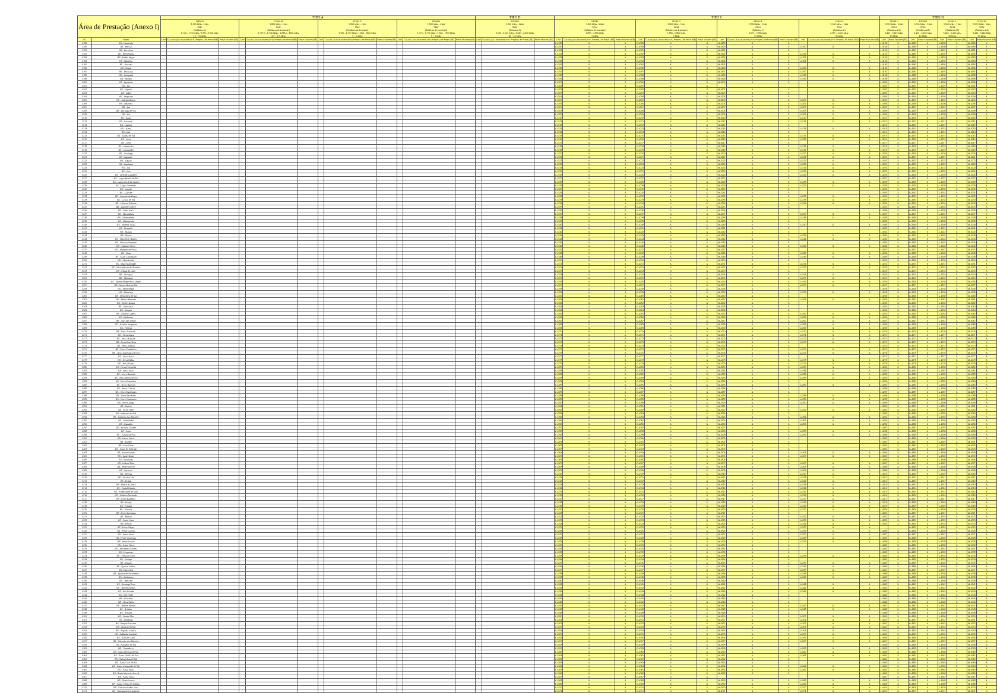| Área de Prestação (Anexo I) | | TIPO A | | | | | | | | | | | | TIPO B | | | TIPO C | | | | | | | | | | | | TIPO D | | | | | | | |
| --- | --- | --- | --- | --- | --- | --- | --- | --- | --- | --- | --- | --- | --- | --- | --- | --- | --- | --- | --- | --- | --- | --- | --- | --- | --- | --- | --- | --- | --- | --- | --- | --- | --- | --- | --- | --- |
| | | ITEM A 1.800 MHz - FDD SMP (Subfaixa E) 1.740 - 1.755 MHz / 1.835 - 1850 MHz 15 + 15 MHz | | | ITEM B 1.800 MHz - FDD SMP (Subfaixa de Extensão) 1.737,5 - 1.740 MHz / 1.832,5 - 1835 MHz 2,5 + 2,5 MHz | | | ITEM C 1.800 MHz - FDD SMP (Subfaixa de Extensão) 1.765 - 1.770 MHz / 1.860 - 1865 MHz 5 + 5 MHz | | | ITEM D 1.800 MHz - FDD SMP (Subfaixa de Extensão) 1.770 - 1.775 MHz / 1.865 - 1870 MHz 5 + 5 MHz | | | ITEM E 2.500 MHz - FDD SMP (Subfaixa P) 2.500 - 2.510 MHz / 2.620 - 2.630 MHz 10 + 10 MHz | | | ITEM F 1.900 MHz - TDD SCM (Subfaixa de Extensão) 1.885 - 1.890 MHz 5 MHz | | | ITEM G 1.900 MHz - TDD SCM (Subfaixa de Extensão) 1.890 - 1.895 MHz 5 MHz | | | ITEM H 2.500 MHz - TDD SCM (Subfaixa T) 2.570 - 2.585 MHz 15 MHz | | | ITEM I 2.500 MHz - TDD SCM (Subfaixa U) 2.585 - 2.620 MHz 35 MHz | | | ITEM J 3.500 MHz - TDD SCM (Subfaixa Z1) 3.400 - 3.410 MHz 10 MHz | | ITEM K 3.500 MHz - TDD SCM (Subfaixa Z2) 3.410 - 3.420 MHz 10 MHz | | ITEM L 3.500 MHz - TDD SCM (Subfaixa Z3) 3.420 - 3.430 MHz 10 MHz | | ITEM M 3.500 MHz - TDD SCM (Subfaixa Z4) 3.430 - 3.440 MHz 10 MHz | |
| Nº | Nome | Lote | Garantia para manutenção da Proposta de Preço (R$) | Preço Mínimo (R$) | Lote | Garantia para manutenção da Proposta de Preço (R$) | Preço Mínimo (R$) | Lote | Garantia para manutenção da Proposta de Preço (R$) | Preço Mínimo (R$) | Lote | Garantia para manutenção da Proposta de Preço (R$) | Preço Mínimo (R$) | Lote | Garantia para manutenção da Proposta de Preço (R$) | Preço Mínimo (R$) | Lote | Garantia para manutenção da Proposta de Preço (R$) | Preço Mínimo (R$) | Lote | Garantia para manutenção da Proposta de Preço (R$) | Preço Mínimo (R$) | Lote | Garantia para manutenção da Proposta de Preço (R$) | Preço Mínimo (R$) | Lote | Garantia para manutenção da Proposta de Preço (R$) | Preço Mínimo (R$) | Lote | Preço Mínimo (R$) | Lote | Preço Mínimo (R$) | Lote | Preço Mínimo (R$) | Lote | Preço Mínimo (R$) |
| 4189 | RS - Harmonia | | | | | | | | | | | | | | | | F-4189 | X | X | G-4189 | X | X | H-4189 | X | X | | | | J-4189 | X | K-4189 | X | L-4189 | X | M-4189 | X |
| 4190 | RS - Herval | | | | | | | | | | | | | | | | F-4190 | X | X | G-4190 | X | X | H-4190 | X | X | I-4190 | X | X | J-4190 | X | K-4190 | X | L-4190 | X | M-4190 | X |
| 4191 | RS - Herveiras | | | | | | | | | | | | | | | | F-4191 | X | X | G-4191 | X | X | H-4191 | X | X | | | | J-4191 | X | K-4191 | X | L-4191 | X | M-4191 | X |
| 4192 | RS - Horizontina | | | | | | | | | | | | | | | | F-4192 | X | X | G-4192 | X | X | H-4192 | X | X | I-4192 | X | X | J-4192 | X | K-4192 | X | L-4192 | X | M-4192 | X |
| 4193 | RS - Hulha Negra | | | | | | | | | | | | | | | | F-4193 | X | X | G-4193 | X | X | H-4193 | X | X | I-4193 | X | X | J-4193 | X | K-4193 | X | L-4193 | X | M-4193 | X |
| 4194 | RS - Humaitá | | | | | | | | | | | | | | | | F-4194 | X | X | G-4194 | X | X | H-4194 | X | X | I-4194 | X | X | J-4194 | X | K-4194 | X | L-4194 | X | M-4194 | X |
| 4195 | RS - Ibarama | | | | | | | | | | | | | | | | F-4195 | X | X | G-4195 | X | X | H-4195 | X | X | | | | J-4195 | X | K-4195 | X | L-4195 | X | M-4195 | X |
| 4196 | RS - Ibiaçá | | | | | | | | | | | | | | | | F-4196 | X | X | G-4196 | X | X | H-4196 | X | X | I-4196 | X | X | J-4196 | X | K-4196 | X | L-4196 | X | M-4196 | X |
| 4197 | RS - Ibiraiaras | | | | | | | | | | | | | | | | F-4197 | X | X | G-4197 | X | X | H-4197 | X | X | I-4197 | X | X | J-4197 | X | K-4197 | X | L-4197 | X | M-4197 | X |
| 4198 | RS - Ibirapuitã | | | | | | | | | | | | | | | | F-4198 | X | X | G-4198 | X | X | H-4198 | X | X | I-4198 | X | X | J-4198 | X | K-4198 | X | L-4198 | X | M-4198 | X |
| 4199 | RS - Ibirubá | | | | | | | | | | | | | | | | F-4199 | X | X | G-4199 | X | X | H-4199 | X | X | I-4199 | X | X | J-4199 | X | K-4199 | X | L-4199 | X | M-4199 | X |
| 4200 | RS - Igrejinha | | | | | | | | | | | | | | | | F-4200 | X | X | G-4200 | X | X | H-4200 | X | X | | | | J-4200 | X | K-4200 | X | L-4200 | X | M-4200 | X |
| 4201 | RS - Ijuí | | | | | | | | | | | | | | | | F-4201 | X | X | G-4201 | X | X | | | | | | | J-4201 | X | K-4201 | X | L-4201 | X | M-4201 | X |
| 4202 | RS - Ilópolis | | | | | | | | | | | | | | | | F-4202 | X | X | G-4202 | X | X | H-4202 | X | X | | | | J-4202 | X | K-4202 | X | L-4202 | X | M-4202 | X |
| 4203 | RS - Imbé | | | | | | | | | | | | | | | | F-4203 | X | X | G-4203 | X | X | H-4203 | X | X | | | | J-4203 | X | K-4203 | X | L-4203 | X | M-4203 | X |
| 4204 | RS - Imigrante | | | | | | | | | | | | | | | | F-4204 | X | X | G-4204 | X | X | H-4204 | X | X | | | | J-4204 | X | K-4204 | X | L-4204 | X | M-4204 | X |
| 4205 | RS - Independência | | | | | | | | | | | | | | | | F-4205 | X | X | G-4205 | X | X | H-4205 | X | X | I-4205 | X | X | J-4205 | X | K-4205 | X | L-4205 | X | M-4205 | X |
| 4206 | RS - Inhacorá | | | | | | | | | | | | | | | | F-4206 | X | X | G-4206 | X | X | H-4206 | X | X | I-4206 | X | X | J-4206 | X | K-4206 | X | L-4206 | X | M-4206 | X |
| 4207 | RS - Ipê | | | | | | | | | | | | | | | | F-4207 | X | X | G-4207 | X | X | H-4207 | X | X | I-4207 | X | X | J-4207 | X | K-4207 | X | L-4207 | X | M-4207 | X |
| 4208 | RS - Ipiranga do Sul | | | | | | | | | | | | | | | | F-4208 | X | X | G-4208 | X | X | H-4208 | X | X | I-4208 | X | X | J-4208 | X | K-4208 | X | L-4208 | X | M-4208 | X |
| 4209 | RS - Iraí | | | | | | | | | | | | | | | | F-4209 | X | X | G-4209 | X | X | H-4209 | X | X | I-4209 | X | X | J-4209 | X | K-4209 | X | L-4209 | X | M-4209 | X |
| 4210 | RS - Itaara | | | | | | | | | | | | | | | | F-4210 | X | X | G-4210 | X | X | H-4210 | X | X | I-4210 | X | X | J-4210 | X | K-4210 | X | L-4210 | X | M-4210 | X |
| 4211 | RS - Itacurubi | | | | | | | | | | | | | | | | F-4211 | X | X | G-4211 | X | X | H-4211 | X | X | I-4211 | X | X | J-4211 | X | K-4211 | X | L-4211 | X | M-4211 | X |
| 4212 | RS - Itapuca | | | | | | | | | | | | | | | | F-4212 | X | X | G-4212 | X | X | H-4212 | X | X | | | | J-4212 | X | K-4212 | X | L-4212 | X | M-4212 | X |
| 4213 | RS - Itaqui | | | | | | | | | | | | | | | | F-4213 | X | X | G-4213 | X | X | H-4213 | X | X | I-4213 | X | X | J-4213 | X | K-4213 | X | L-4213 | X | M-4213 | X |
| 4214 | RS - Itati | | | | | | | | | | | | | | | | F-4214 | X | X | G-4214 | X | X | H-4214 | X | X | | | | J-4214 | X | K-4214 | X | L-4214 | X | M-4214 | X |
| 4215 | RS - Itatiba do Sul | | | | | | | | | | | | | | | | F-4215 | X | X | G-4215 | X | X | H-4215 | X | X | I-4215 | X | X | J-4215 | X | K-4215 | X | L-4215 | X | M-4215 | X |
| 4216 | RS - Ivorá | | | | | | | | | | | | | | | | F-4216 | X | X | G-4216 | X | X | H-4216 | X | X | I-4216 | X | X | J-4216 | X | K-4216 | X | L-4216 | X | M-4216 | X |
| 4217 | RS - Ivoti | | | | | | | | | | | | | | | | F-4217 | X | X | G-4217 | X | X | H-4217 | X | X | | | | J-4217 | X | K-4217 | X | L-4217 | X | M-4217 | X |
| 4218 | RS - Jaboticaba | | | | | | | | | | | | | | | | F-4218 | X | X | G-4218 | X | X | H-4218 | X | X | I-4218 | X | X | J-4218 | X | K-4218 | X | L-4218 | X | M-4218 | X |
| 4219 | RS - Jacuizinho | | | | | | | | | | | | | | | | F-4219 | X | X | G-4219 | X | X | H-4219 | X | X | I-4219 | X | X | J-4219 | X | K-4219 | X | L-4219 | X | M-4219 | X |
| 4220 | RS - Jacutinga | | | | | | | | | | | | | | | | F-4220 | X | X | G-4220 | X | X | H-4220 | X | X | I-4220 | X | X | J-4220 | X | K-4220 | X | L-4220 | X | M-4220 | X |
| 4221 | RS - Jaguarão | | | | | | | | | | | | | | | | F-4221 | X | X | G-4221 | X | X | H-4221 | X | X | I-4221 | X | X | J-4221 | X | K-4221 | X | L-4221 | X | M-4221 | X |
| 4222 | RS - Jaguari | | | | | | | | | | | | | | | | F-4222 | X | X | G-4222 | X | X | H-4222 | X | X | I-4222 | X | X | J-4222 | X | K-4222 | X | L-4222 | X | M-4222 | X |
| 4223 | RS - Jaquirana | | | | | | | | | | | | | | | | F-4223 | X | X | G-4223 | X | X | H-4223 | X | X | I-4223 | X | X | J-4223 | X | K-4223 | X | L-4223 | X | M-4223 | X |
| 4224 | RS - Jari | | | | | | | | | | | | | | | | F-4224 | X | X | G-4224 | X | X | H-4224 | X | X | I-4224 | X | X | J-4224 | X | K-4224 | X | L-4224 | X | M-4224 | X |
| 4225 | RS - Jóia | | | | | | | | | | | | | | | | F-4225 | X | X | G-4225 | X | X | H-4225 | X | X | I-4225 | X | X | J-4225 | X | K-4225 | X | L-4225 | X | M-4225 | X |
| 4226 | RS - Júlio de Castilhos | | | | | | | | | | | | | | | | F-4226 | X | X | G-4226 | X | X | H-4226 | X | X | I-4226 | X | X | J-4226 | X | K-4226 | X | L-4226 | X | M-4226 | X |
| 4227 | RS - Lagoa Bonita do Sul | | | | | | | | | | | | | | | | F-4227 | X | X | G-4227 | X | X | H-4227 | X | X | | | | J-4227 | X | K-4227 | X | L-4227 | X | M-4227 | X |
| 4228 | RS - Lagoa dos Três Cantos | | | | | | | | | | | | | | | | F-4228 | X | X | G-4228 | X | X | H-4228 | X | X | I-4228 | X | X | J-4228 | X | K-4228 | X | L-4228 | X | M-4228 | X |
| 4229 | RS - Lagoa Vermelha | | | | | | | | | | | | | | | | F-4229 | X | X | G-4229 | X | X | H-4229 | X | X | I-4229 | X | X | J-4229 | X | K-4229 | X | L-4229 | X | M-4229 | X |
| 4230 | RS - Lagoão | | | | | | | | | | | | | | | | F-4230 | X | X | G-4230 | X | X | H-4230 | X | X | | | | J-4230 | X | K-4230 | X | L-4230 | X | M-4230 | X |
| 4231 | RS - Lajeado | | | | | | | | | | | | | | | | F-4231 | X | X | G-4231 | X | X | H-4231 | X | X | | | | J-4231 | X | K-4231 | X | L-4231 | X | M-4231 | X |
| 4232 | RS - Lajeado do Bugre | | | | | | | | | | | | | | | | F-4232 | X | X | G-4232 | X | X | H-4232 | X | X | I-4232 | X | X | J-4232 | X | K-4232 | X | L-4232 | X | M-4232 | X |
| 4233 | RS - Lavras do Sul | | | | | | | | | | | | | | | | F-4233 | X | X | G-4233 | X | X | H-4233 | X | X | I-4233 | X | X | J-4233 | X | K-4233 | X | L-4233 | X | M-4233 | X |
| 4234 | RS - Liberato Salzano | | | | | | | | | | | | | | | | F-4234 | X | X | G-4234 | X | X | H-4234 | X | X | I-4234 | X | X | J-4234 | X | K-4234 | X | L-4234 | X | M-4234 | X |
| 4235 | RS - Lindolfo Collor | | | | | | | | | | | | | | | | F-4235 | X | X | G-4235 | X | X | H-4235 | X | X | | | | J-4235 | X | K-4235 | X | L-4235 | X | M-4235 | X |
| 4236 | RS - Linha Nova | | | | | | | | | | | | | | | | F-4236 | X | X | G-4236 | X | X | H-4236 | X | X | | | | J-4236 | X | K-4236 | X | L-4236 | X | M-4236 | X |
| 4237 | RS - Maçambara | | | | | | | | | | | | | | | | F-4237 | X | X | G-4237 | X | X | H-4237 | X | X | I-4237 | X | X | J-4237 | X | K-4237 | X | L-4237 | X | M-4237 | X |
| 4238 | RS - Machadinho | | | | | | | | | | | | | | | | F-4238 | X | X | G-4238 | X | X | H-4238 | X | X | I-4238 | X | X | J-4238 | X | K-4238 | X | L-4238 | X | M-4238 | X |
| 4239 | RS - Mampituba | | | | | | | | | | | | | | | | F-4239 | X | X | G-4239 | X | X | H-4239 | X | X | | | | J-4239 | X | K-4239 | X | L-4239 | X | M-4239 | X |
| 4240 | RS - Manoel Viana | | | | | | | | | | | | | | | | F-4240 | X | X | G-4240 | X | X | H-4240 | X | X | I-4240 | X | X | J-4240 | X | K-4240 | X | L-4240 | X | M-4240 | X |
| 4241 | RS - Maquiné | | | | | | | | | | | | | | | | F-4241 | X | X | G-4241 | X | X | H-4241 | X | X | | | | J-4241 | X | K-4241 | X | L-4241 | X | M-4241 | X |
| 4242 | RS - Maratá | | | | | | | | | | | | | | | | F-4242 | X | X | G-4242 | X | X | H-4242 | X | X | | | | J-4242 | X | K-4242 | X | L-4242 | X | M-4242 | X |
| 4243 | RS - Marau | | | | | | | | | | | | | | | | F-4243 | X | X | G-4243 | X | X | H-4243 | X | X | I-4243 | X | X | J-4243 | X | K-4243 | X | L-4243 | X | M-4243 | X |
| 4244 | RS - Marcelino Ramos | | | | | | | | | | | | | | | | F-4244 | X | X | G-4244 | X | X | H-4244 | X | X | I-4244 | X | X | J-4244 | X | K-4244 | X | L-4244 | X | M-4244 | X |
| 4245 | RS - Mariana Pimentel | | | | | | | | | | | | | | | | F-4245 | X | X | G-4245 | X | X | H-4245 | X | X | | | | J-4245 | X | K-4245 | X | L-4245 | X | M-4245 | X |
| 4246 | RS - Mariano Moro | | | | | | | | | | | | | | | | F-4246 | X | X | G-4246 | X | X | H-4246 | X | X | I-4246 | X | X | J-4246 | X | K-4246 | X | L-4246 | X | M-4246 | X |
| 4247 | RS - Marques de Souza | | | | | | | | | | | | | | | | F-4247 | X | X | G-4247 | X | X | H-4247 | X | X | | | | J-4247 | X | K-4247 | X | L-4247 | X | M-4247 | X |
| 4248 | RS - Mata | | | | | | | | | | | | | | | | F-4248 | X | X | G-4248 | X | X | H-4248 | X | X | I-4248 | X | X | J-4248 | X | K-4248 | X | L-4248 | X | M-4248 | X |
| 4249 | RS - Mato Castelhano | | | | | | | | | | | | | | | | F-4249 | X | X | G-4249 | X | X | H-4249 | X | X | I-4249 | X | X | J-4249 | X | K-4249 | X | L-4249 | X | M-4249 | X |
| 4250 | RS - Mato Leitão | | | | | | | | | | | | | | | | F-4250 | X | X | G-4250 | X | X | H-4250 | X | X | | | | J-4250 | X | K-4250 | X | L-4250 | X | M-4250 | X |
| 4251 | RS - Mato Queimado | | | | | | | | | | | | | | | | F-4251 | X | X | G-4251 | X | X | H-4251 | X | X | I-4251 | X | X | J-4251 | X | K-4251 | X | L-4251 | X | M-4251 | X |
| 4252 | RS - Maximiliano de Almeida | | | | | | | | | | | | | | | | F-4252 | X | X | G-4252 | X | X | H-4252 | X | X | I-4252 | X | X | J-4252 | X | K-4252 | X | L-4252 | X | M-4252 | X |
| 4253 | RS - Minas do Leão | | | | | | | | | | | | | | | | F-4253 | X | X | G-4253 | X | X | H-4253 | X | X | | | | J-4253 | X | K-4253 | X | L-4253 | X | M-4253 | X |
| 4254 | RS - Miraguaí | | | | | | | | | | | | | | | | F-4254 | X | X | G-4254 | X | X | H-4254 | X | X | I-4254 | X | X | J-4254 | X | K-4254 | X | L-4254 | X | M-4254 | X |
| 4255 | RS - Montauri | | | | | | | | | | | | | | | | F-4255 | X | X | G-4255 | X | X | H-4255 | X | X | I-4255 | X | X | J-4255 | X | K-4255 | X | L-4255 | X | M-4255 | X |
| 4256 | RS - Monte Alegre dos Campos | | | | | | | | | | | | | | | | F-4256 | X | X | G-4256 | X | X | H-4256 | X | X | I-4256 | X | X | J-4256 | X | K-4256 | X | L-4256 | X | M-4256 | X |
| 4257 | RS - Monte Belo do Sul | | | | | | | | | | | | | | | | F-4257 | X | X | G-4257 | X | X | H-4257 | X | X | I-4257 | X | X | J-4257 | X | K-4257 | X | L-4257 | X | M-4257 | X |
| 4258 | RS - Montenegro | | | | | | | | | | | | | | | | F-4258 | X | X | G-4258 | X | X | H-4258 | X | X | | | | J-4258 | X | K-4258 | X | L-4258 | X | M-4258 | X |
| 4259 | RS - Mormaço | | | | | | | | | | | | | | | | F-4259 | X | X | G-4259 | X | X | H-4259 | X | X | I-4259 | X | X | J-4259 | X | K-4259 | X | L-4259 | X | M-4259 | X |
| 4260 | RS - Morrinhos do Sul | | | | | | | | | | | | | | | | F-4260 | X | X | G-4260 | X | X | H-4260 | X | X | | | | J-4260 | X | K-4260 | X | L-4260 | X | M-4260 | X |
| 4261 | RS - Morro Redondo | | | | | | | | | | | | | | | | F-4261 | X | X | G-4261 | X | X | H-4261 | X | X | I-4261 | X | X | J-4261 | X | K-4261 | X | L-4261 | X | M-4261 | X |
| 4262 | RS - Morro Reuter | | | | | | | | | | | | | | | | F-4262 | X | X | G-4262 | X | X | H-4262 | X | X | | | | J-4262 | X | K-4262 | X | L-4262 | X | M-4262 | X |
| 4263 | RS - Mostardas | | | | | | | | | | | | | | | | F-4263 | X | X | G-4263 | X | X | H-4263 | X | X | | | | J-4263 | X | K-4263 | X | L-4263 | X | M-4263 | X |
| 4264 | RS - Muçum | | | | | | | | | | | | | | | | F-4264 | X | X | G-4264 | X | X | H-4264 | X | X | | | | J-4264 | X | K-4264 | X | L-4264 | X | M-4264 | X |
| 4265 | RS - Muitos Capões | | | | | | | | | | | | | | | | F-4265 | X | X | G-4265 | X | X | H-4265 | X | X | I-4265 | X | X | J-4265 | X | K-4265 | X | L-4265 | X | M-4265 | X |
| 4266 | RS - Muliterno | | | | | | | | | | | | | | | | F-4266 | X | X | G-4266 | X | X | H-4266 | X | X | I-4266 | X | X | J-4266 | X | K-4266 | X | L-4266 | X | M-4266 | X |
| 4267 | RS - Não-Me-Toque | | | | | | | | | | | | | | | | F-4267 | X | X | G-4267 | X | X | H-4267 | X | X | I-4267 | X | X | J-4267 | X | K-4267 | X | L-4267 | X | M-4267 | X |
| 4268 | RS - Nicolau Vergueiro | | | | | | | | | | | | | | | | F-4268 | X | X | G-4268 | X | X | H-4268 | X | X | I-4268 | X | X | J-4268 | X | K-4268 | X | L-4268 | X | M-4268 | X |
| 4269 | RS - Nonoai | | | | | | | | | | | | | | | | F-4269 | X | X | G-4269 | X | X | H-4269 | X | X | I-4269 | X | X | J-4269 | X | K-4269 | X | L-4269 | X | M-4269 | X |
| 4270 | RS - Nova Alvorada | | | | | | | | | | | | | | | | F-4270 | X | X | G-4270 | X | X | H-4270 | X | X | I-4270 | X | X | J-4270 | X | K-4270 | X | L-4270 | X | M-4270 | X |
| 4271 | RS - Nova Araçá | | | | | | | | | | | | | | | | F-4271 | X | X | G-4271 | X | X | H-4271 | X | X | I-4271 | X | X | J-4271 | X | K-4271 | X | L-4271 | X | M-4271 | X |
| 4272 | RS - Nova Bassano | | | | | | | | | | | | | | | | F-4272 | X | X | G-4272 | X | X | H-4272 | X | X | I-4272 | X | X | J-4272 | X | K-4272 | X | L-4272 | X | M-4272 | X |
| 4273 | RS - Nova Boa Vista | | | | | | | | | | | | | | | | F-4273 | X | X | G-4273 | X | X | H-4273 | X | X | I-4273 | X | X | J-4273 | X | K-4273 | X | L-4273 | X | M-4273 | X |
| 4274 | RS - Nova Bréscia | | | | | | | | | | | | | | | | F-4274 | X | X | G-4274 | X | X | H-4274 | X | X | | | | J-4274 | X | K-4274 | X | L-4274 | X | M-4274 | X |
| 4275 | RS - Nova Candelária | | | | | | | | | | | | | | | | F-4275 | X | X | G-4275 | X | X | H-4275 | X | X | I-4275 | X | X | J-4275 | X | K-4275 | X | L-4275 | X | M-4275 | X |
| 4276 | RS - Nova Esperança do Sul | | | | | | | | | | | | | | | | F-4276 | X | X | G-4276 | X | X | H-4276 | X | X | I-4276 | X | X | J-4276 | X | K-4276 | X | L-4276 | X | M-4276 | X |
| 4277 | RS - Nova Hartz | | | | | | | | | | | | | | | | F-4277 | X | X | G-4277 | X | X | H-4277 | X | X | | | | J-4277 | X | K-4277 | X | L-4277 | X | M-4277 | X |
| 4278 | RS - Nova Pádua | | | | | | | | | | | | | | | | F-4278 | X | X | G-4278 | X | X | H-4278 | X | X | I-4278 | X | X | J-4278 | X | K-4278 | X | L-4278 | X | M-4278 | X |
| 4279 | RS - Nova Palma | | | | | | | | | | | | | | | | F-4279 | X | X | G-4279 | X | X | H-4279 | X | X | I-4279 | X | X | J-4279 | X | K-4279 | X | L-4279 | X | M-4279 | X |
| 4280 | RS - Nova Petrópolis | | | | | | | | | | | | | | | | F-4280 | X | X | G-4280 | X | X | H-4280 | X | X | I-4280 | X | X | J-4280 | X | K-4280 | X | L-4280 | X | M-4280 | X |
| 4281 | RS - Nova Prata | | | | | | | | | | | | | | | | F-4281 | X | X | G-4281 | X | X | H-4281 | X | X | I-4281 | X | X | J-4281 | X | K-4281 | X | L-4281 | X | M-4281 | X |
| 4282 | RS - Nova Ramada | | | | | | | | | | | | | | | | F-4282 | X | X | G-4282 | X | X | H-4282 | X | X | I-4282 | X | X | J-4282 | X | K-4282 | X | L-4282 | X | M-4282 | X |
| 4283 | RS - Nova Roma do Sul | | | | | | | | | | | | | | | | F-4283 | X | X | G-4283 | X | X | H-4283 | X | X | I-4283 | X | X | J-4283 | X | K-4283 | X | L-4283 | X | M-4283 | X |
| 4284 | RS - Nova Santa Rita | | | | | | | | | | | | | | | | F-4284 | X | X | G-4284 | X | X | H-4284 | X | X | | | | J-4284 | X | K-4284 | X | L-4284 | X | M-4284 | X |
| 4285 | RS - Novo Barreiro | | | | | | | | | | | | | | | | F-4285 | X | X | G-4285 | X | X | H-4285 | X | X | I-4285 | X | X | J-4285 | X | K-4285 | X | L-4285 | X | M-4285 | X |
| 4286 | RS - Novo Cabrais | | | | | | | | | | | | | | | | F-4286 | X | X | G-4286 | X | X | H-4286 | X | X | | | | J-4286 | X | K-4286 | X | L-4286 | X | M-4286 | X |
| 4287 | RS - Novo Hamburgo | | | | | | | | | | | | | | | | F-4287 | X | X | G-4287 | X | X | H-4287 | X | X | | | | J-4287 | X | K-4287 | X | L-4287 | X | M-4287 | X |
| 4288 | RS - Novo Machado | | | | | | | | | | | | | | | | F-4288 | X | X | G-4288 | X | X | H-4288 | X | X | I-4288 | X | X | J-4288 | X | K-4288 | X | L-4288 | X | M-4288 | X |
| 4289 | RS - Novo Tiradentes | | | | | | | | | | | | | | | | F-4289 | X | X | G-4289 | X | X | H-4289 | X | X | I-4289 | X | X | J-4289 | X | K-4289 | X | L-4289 | X | M-4289 | X |
| 4290 | RS - Novo Xingu | | | | | | | | | | | | | | | | F-4290 | X | X | G-4290 | X | X | H-4290 | X | X | I-4290 | X | X | J-4290 | X | K-4290 | X | L-4290 | X | M-4290 | X |
| 4291 | RS - Osório | | | | | | | | | | | | | | | | F-4291 | X | X | G-4291 | X | X | H-4291 | X | X | | | | J-4291 | X | K-4291 | X | L-4291 | X | M-4291 | X |
| 4292 | RS - Paim Filho | | | | | | | | | | | | | | | | F-4292 | X | X | G-4292 | X | X | H-4292 | X | X | I-4292 | X | X | J-4292 | X | K-4292 | X | L-4292 | X | M-4292 | X |
| 4293 | RS - Palmares do Sul | | | | | | | | | | | | | | | | F-4293 | X | X | G-4293 | X | X | H-4293 | X | X | | | | J-4293 | X | K-4293 | X | L-4293 | X | M-4293 | X |
| 4294 | RS - Palmeira das Missões | | | | | | | | | | | | | | | | F-4294 | X | X | G-4294 | X | X | H-4294 | X | X | I-4294 | X | X | J-4294 | X | K-4294 | X | L-4294 | X | M-4294 | X |
| 4295 | RS - Palmitinho | | | | | | | | | | | | | | | | F-4295 | X | X | G-4295 | X | X | H-4295 | X | X | I-4295 | X | X | J-4295 | X | K-4295 | X | L-4295 | X | M-4295 | X |
| 4296 | RS - Panambi | | | | | | | | | | | | | | | | F-4296 | X | X | G-4296 | X | X | H-4296 | X | X | I-4296 | X | X | J-4296 | X | K-4296 | X | L-4296 | X | M-4296 | X |
| 4297 | RS - Pantano Grande | | | | | | | | | | | | | | | | F-4297 | X | X | G-4297 | X | X | H-4297 | X | X | | | | J-4297 | X | K-4297 | X | L-4297 | X | M-4297 | X |
| 4298 | RS - Paraí | | | | | | | | | | | | | | | | F-4298 | X | X | G-4298 | X | X | H-4298 | X | X | I-4298 | X | X | J-4298 | X | K-4298 | X | L-4298 | X | M-4298 | X |
| 4299 | RS - Paraíso do Sul | | | | | | | | | | | | | | | | F-4299 | X | X | G-4299 | X | X | H-4299 | X | X | I-4299 | X | X | J-4299 | X | K-4299 | X | L-4299 | X | M-4299 | X |
| 4300 | RS - Pareci Novo | | | | | | | | | | | | | | | | F-4300 | X | X | G-4300 | X | X | H-4300 | X | X | | | | J-4300 | X | K-4300 | X | L-4300 | X | M-4300 | X |
| 4301 | RS - Parobé | | | | | | | | | | | | | | | | F-4301 | X | X | G-4301 | X | X | H-4301 | X | X | | | | J-4301 | X | K-4301 | X | L-4301 | X | M-4301 | X |
| 4302 | RS - Passa Sete | | | | | | | | | | | | | | | | F-4302 | X | X | G-4302 | X | X | H-4302 | X | X | | | | J-4302 | X | K-4302 | X | L-4302 | X | M-4302 | X |
| 4303 | RS - Passo do Sobrado | | | | | | | | | | | | | | | | F-4303 | X | X | G-4303 | X | X | H-4303 | X | X | | | | J-4303 | X | K-4303 | X | L-4303 | X | M-4303 | X |
| 4304 | RS - Passo Fundo | | | | | | | | | | | | | | | | F-4304 | X | X | G-4304 | X | X | H-4304 | X | X | I-4304 | X | X | J-4304 | X | K-4304 | X | L-4304 | X | M-4304 | X |
| 4305 | RS - Paulo Bento | | | | | | | | | | | | | | | | F-4305 | X | X | G-4305 | X | X | H-4305 | X | X | I-4305 | X | X | J-4305 | X | K-4305 | X | L-4305 | X | M-4305 | X |
| 4306 | RS - Paverama | | | | | | | | | | | | | | | | F-4306 | X | X | G-4306 | X | X | H-4306 | X | X | | | | J-4306 | X | K-4306 | X | L-4306 | X | M-4306 | X |
| 4307 | RS - Pedras Altas | | | | | | | | | | | | | | | | F-4307 | X | X | G-4307 | X | X | H-4307 | X | X | I-4307 | X | X | J-4307 | X | K-4307 | X | L-4307 | X | M-4307 | X |
| 4308 | RS - Pedro Osório | | | | | | | | | | | | | | | | F-4308 | X | X | G-4308 | X | X | H-4308 | X | X | I-4308 | X | X | J-4308 | X | K-4308 | X | L-4308 | X | M-4308 | X |
| 4309 | RS - Pejuçara | | | | | | | | | | | | | | | | F-4309 | X | X | G-4309 | X | X | H-4309 | X | X | I-4309 | X | X | J-4309 | X | K-4309 | X | L-4309 | X | M-4309 | X |
| 4310 | RS - Pelotas | | | | | | | | | | | | | | | | F-4310 | X | X | G-4310 | X | X | H-4310 | X | X | I-4310 | X | X | J-4310 | X | K-4310 | X | L-4310 | X | M-4310 | X |
| 4311 | RS - Picada Café | | | | | | | | | | | | | | | | F-4311 | X | X | G-4311 | X | X | H-4311 | X | X | I-4311 | X | X | J-4311 | X | K-4311 | X | L-4311 | X | M-4311 | X |
| 4312 | RS - Pinhal | | | | | | | | | | | | | | | | F-4312 | X | X | G-4312 | X | X | H-4312 | X | X | I-4312 | X | X | J-4312 | X | K-4312 | X | L-4312 | X | M-4312 | X |
| 4313 | RS - Pinhal da Serra | | | | | | | | | | | | | | | | F-4313 | X | X | G-4313 | X | X | H-4313 | X | X | I-4313 | X | X | J-4313 | X | K-4313 | X | L-4313 | X | M-4313 | X |
| 4314 | RS - Pinhal Grande | | | | | | | | | | | | | | | | F-4314 | X | X | G-4314 | X | X | H-4314 | X | X | I-4314 | X | X | J-4314 | X | K-4314 | X | L-4314 | X | M-4314 | X |
| 4315 | RS - Pinheirinho do Vale | | | | | | | | | | | | | | | | F-4315 | X | X | G-4315 | X | X | H-4315 | X | X | I-4315 | X | X | J-4315 | X | K-4315 | X | L-4315 | X | M-4315 | X |
| 4316 | RS - Pinheiro Machado | | | | | | | | | | | | | | | | F-4316 | X | X | G-4316 | X | X | H-4316 | X | X | I-4316 | X | X | J-4316 | X | K-4316 | X | L-4316 | X | M-4316 | X |
| 4317 | RS - Pinto Bandeira | | | | | | | | | | | | | | | | F-4317 | X | X | G-4317 | X | X | H-4317 | X | X | I-4317 | X | X | J-4317 | X | K-4317 | X | L-4317 | X | M-4317 | X |
| 4318 | RS - Pirapó | | | | | | | | | | | | | | | | F-4318 | X | X | G-4318 | X | X | H-4318 | X | X | I-4318 | X | X | J-4318 | X | K-4318 | X | L-4318 | X | M-4318 | X |
| 4319 | RS - Piratini | | | | | | | | | | | | | | | | F-4319 | X | X | G-4319 | X | X | H-4319 | X | X | I-4319 | X | X | J-4319 | X | K-4319 | X | L-4319 | X | M-4319 | X |
| 4320 | RS - Planalto | | | | | | | | | | | | | | | | F-4320 | X | X | G-4320 | X | X | H-4320 | X | X | I-4320 | X | X | J-4320 | X | K-4320 | X | L-4320 | X | M-4320 | X |
| 4321 | RS - Poço das Antas | | | | | | | | | | | | | | | | F-4321 | X | X | G-4321 | X | X | H-4321 | X | X | | | | J-4321 | X | K-4321 | X | L-4321 | X | M-4321 | X |
| 4322 | RS - Pontão | | | | | | | | | | | | | | | | F-4322 | X | X | G-4322 | X | X | H-4322 | X | X | I-4322 | X | X | J-4322 | X | K-4322 | X | L-4322 | X | M-4322 | X |
| 4323 | RS - Ponte Preta | | | | | | | | | | | | | | | | F-4323 | X | X | G-4323 | X | X | H-4323 | X | X | I-4323 | X | X | J-4323 | X | K-4323 | X | L-4323 | X | M-4323 | X |
| 4324 | RS - Portão | | | | | | | | | | | | | | | | F-4324 | X | X | G-4324 | X | X | H-4324 | X | X | I-4324 | X | X | J-4324 | X | K-4324 | X | L-4324 | X | M-4324 | X |
| 4325 | RS - Porto Alegre | | | | | | | | | | | | | | | | F-4325 | X | X | G-4325 | X | X | H-4325 | X | X | I-4325 | X | X | | | K-4325 | X | L-4325 | X | M-4325 | X |
| 4326 | RS - Porto Lucena | | | | | | | | | | | | | | | | F-4326 | X | X | G-4326 | X | X | H-4326 | X | X | I-4326 | X | X | J-4326 | X | K-4326 | X | L-4326 | X | M-4326 | X |
| 4327 | RS - Porto Mauá | | | | | | | | | | | | | | | | F-4327 | X | X | G-4327 | X | X | H-4327 | X | X | I-4327 | X | X | J-4327 | X | K-4327 | X | L-4327 | X | M-4327 | X |
| 4328 | RS - Porto Vera Cruz | | | | | | | | | | | | | | | | F-4328 | X | X | G-4328 | X | X | H-4328 | X | X | I-4328 | X | X | J-4328 | X | K-4328 | X | L-4328 | X | M-4328 | X |
| 4329 | RS - Porto Xavier | | | | | | | | | | | | | | | | F-4329 | X | X | G-4329 | X | X | H-4329 | X | X | I-4329 | X | X | J-4329 | X | K-4329 | X | L-4329 | X | M-4329 | X |
| 4330 | RS - Pouso Novo | | | | | | | | | | | | | | | | F-4330 | X | X | G-4330 | X | X | H-4330 | X | X | | | | J-4330 | X | K-4330 | X | L-4330 | X | M-4330 | X |
| 4331 | RS - Presidente Lucena | | | | | | | | | | | | | | | | F-4331 | X | X | G-4331 | X | X | H-4331 | X | X | | | | J-4331 | X | K-4331 | X | L-4331 | X | M-4331 | X |
| 4332 | RS - Progresso | | | | | | | | | | | | | | | | F-4332 | X | X | G-4332 | X | X | H-4332 | X | X | | | | J-4332 | X | K-4332 | X | L-4332 | X | M-4332 | X |
| 4333 | RS - Protásio Alves | | | | | | | | | | | | | | | | F-4333 | X | X | G-4333 | X | X | H-4333 | X | X | I-4333 | X | X | J-4333 | X | K-4333 | X | L-4333 | X | M-4333 | X |
| 4334 | RS - Putinga | | | | | | | | | | | | | | | | F-4334 | X | X | G-4334 | X | X | H-4334 | X | X | | | | J-4334 | X | K-4334 | X | L-4334 | X | M-4334 | X |
| 4335 | RS - Quaraí | | | | | | | | | | | | | | | | F-4335 | X | X | G-4335 | X | X | H-4335 | X | X | I-4335 | X | X | J-4335 | X | K-4335 | X | L-4335 | X | M-4335 | X |
| 4336 | RS - Quatro Irmãos | | | | | | | | | | | | | | | | F-4336 | X | X | G-4336 | X | X | H-4336 | X | X | I-4336 | X | X | J-4336 | X | K-4336 | X | L-4336 | X | M-4336 | X |
| 4337 | RS - Quevedos | | | | | | | | | | | | | | | | F-4337 | X | X | G-4337 | X | X | H-4337 | X | X | I-4337 | X | X | J-4337 | X | K-4337 | X | L-4337 | X | M-4337 | X |
| 4338 | RS - Quinze de Novembro | | | | | | | | | | | | | | | | F-4338 | X | X | G-4338 | X | X | H-4338 | X | X | I-4338 | X | X | J-4338 | X | K-4338 | X | L-4338 | X | M-4338 | X |
| 4339 | RS - Redentora | | | | | | | | | | | | | | | | F-4339 | X | X | G-4339 | X | X | H-4339 | X | X | I-4339 | X | X | J-4339 | X | K-4339 | X | L-4339 | X | M-4339 | X |
| 4340 | RS - Relvado | | | | | | | | | | | | | | | | F-4340 | X | X | G-4340 | X | X | H-4340 | X | X | | | | J-4340 | X | K-4340 | X | L-4340 | X | M-4340 | X |
| 4341 | RS - Restinga Seca | | | | | | | | | | | | | | | | F-4341 | X | X | G-4341 | X | X | H-4341 | X | X | I-4341 | X | X | J-4341 | X | K-4341 | X | L-4341 | X | M-4341 | X |
| 4342 | RS - Rio dos Índios | | | | | | | | | | | | | | | | F-4342 | X | X | G-4342 | X | X | H-4342 | X | X | I-4342 | X | X | J-4342 | X | K-4342 | X | L-4342 | X | M-4342 | X |
| 4343 | RS - Rio Grande | | | | | | | | | | | | | | | | F-4343 | X | X | G-4343 | X | X | H-4343 | X | X | I-4343 | X | X | J-4343 | X | K-4343 | X | L-4343 | X | M-4343 | X |
| 4344 | RS - Rio Pardo | | | | | | | | | | | | | | | | F-4344 | X | X | G-4344 | X | X | H-4344 | X | X | | | | J-4344 | X | K-4344 | X | L-4344 | X | M-4344 | X |
| 4345 | RS - Riozinho | | | | | | | | | | | | | | | | F-4345 | X | X | G-4345 | X | X | H-4345 | X | X | | | | J-4345 | X | K-4345 | X | L-4345 | X | M-4345 | X |
| 4346 | RS - Roca Sales | | | | | | | | | | | | | | | | F-4346 | X | X | G-4346 | X | X | H-4346 | X | X | | | | J-4346 | X | K-4346 | X | L-4346 | X | M-4346 | X |
| 4347 | RS - Rodeio Bonito | | | | | | | | | | | | | | | | F-4347 | X | X | G-4347 | X | X | H-4347 | X | X | I-4347 | X | X | J-4347 | X | K-4347 | X | L-4347 | X | M-4347 | X |
| 4348 | RS - Rolador | | | | | | | | | | | | | | | | F-4348 | X | X | G-4348 | X | X | H-4348 | X | X | I-4348 | X | X | J-4348 | X | K-4348 | X | L-4348 | X | M-4348 | X |
| 4349 | RS - Rolante | | | | | | | | | | | | | | | | F-4349 | X | X | G-4349 | X | X | H-4349 | X | X | | | | J-4349 | X | K-4349 | X | L-4349 | X | M-4349 | X |
| 4350 | RS - Ronda Alta | | | | | | | | | | | | | | | | F-4350 | X | X | G-4350 | X | X | H-4350 | X | X | I-4350 | X | X | J-4350 | X | K-4350 | X | L-4350 | X | M-4350 | X |
| 4351 | RS - Rondinha | | | | | | | | | | | | | | | | F-4351 | X | X | G-4351 | X | X | H-4351 | X | X | I-4351 | X | X | J-4351 | X | K-4351 | X | L-4351 | X | M-4351 | X |
| 4352 | RS - Roque Gonzales | | | | | | | | | | | | | | | | F-4352 | X | X | G-4352 | X | X | H-4352 | X | X | I-4352 | X | X | J-4352 | X | K-4352 | X | L-4352 | X | M-4352 | X |
| 4353 | RS - Rosário do Sul | | | | | | | | | | | | | | | | F-4353 | X | X | G-4353 | X | X | H-4353 | X | X | I-4353 | X | X | J-4353 | X | K-4353 | X | L-4353 | X | M-4353 | X |
| 4354 | RS - Sagrada Família | | | | | | | | | | | | | | | | F-4354 | X | X | G-4354 | X | X | H-4354 | X | X | I-4354 | X | X | J-4354 | X | K-4354 | X | L-4354 | X | M-4354 | X |
| 4355 | RS - Saldanha Marinho | | | | | | | | | | | | | | | | F-4355 | X | X | G-4355 | X | X | H-4355 | X | X | I-4355 | X | X | J-4355 | X | K-4355 | X | L-4355 | X | M-4355 | X |
| 4356 | RS - Salto do Jacuí | | | | | | | | | | | | | | | | F-4356 | X | X | G-4356 | X | X | H-4356 | X | X | I-4356 | X | X | J-4356 | X | K-4356 | X | L-4356 | X | M-4356 | X |
| 4357 | RS - Salvador das Missões | | | | | | | | | | | | | | | | F-4357 | X | X | G-4357 | X | X | H-4357 | X | X | I-4357 | X | X | J-4357 | X | K-4357 | X | L-4357 | X | M-4357 | X |
| 4358 | RS - Salvador do Sul | | | | | | | | | | | | | | | | F-4358 | X | X | G-4358 | X | X | H-4358 | X | X | | | | J-4358 | X | K-4358 | X | L-4358 | X | M-4358 | X |
| 4359 | RS - Sananduva | | | | | | | | | | | | | | | | F-4359 | X | X | G-4359 | X | X | H-4359 | X | X | I-4359 | X | X | J-4359 | X | K-4359 | X | L-4359 | X | M-4359 | X |
| 4360 | RS - Santa Bárbara do Sul | | | | | | | | | | | | | | | | F-4360 | X | X | G-4360 | X | X | H-4360 | X | X | I-4360 | X | X | J-4360 | X | K-4360 | X | L-4360 | X | M-4360 | X |
| 4361 | RS - Santa Cecília do Sul | | | | | | | | | | | | | | | | F-4361 | X | X | G-4361 | X | X | H-4361 | X | X | I-4361 | X | X | J-4361 | X | K-4361 | X | L-4361 | X | M-4361 | X |
| 4362 | RS - Santa Clara do Sul | | | | | | | | | | | | | | | | F-4362 | X | X | G-4362 | X | X | H-4362 | X | X | | | | J-4362 | X | K-4362 | X | L-4362 | X | M-4362 | X |
| 4363 | RS - Santa Cruz do Sul | | | | | | | | | | | | | | | | F-4363 | X | X | G-4363 | X | X | H-4363 | X | X | | | | J-4363 | X | K-4363 | X | L-4363 | X | M-4363 | X |
| 4364 | RS - Santa Margarida do Sul | | | | | | | | | | | | | | | | F-4364 | X | X | G-4364 | X | X | H-4364 | X | X | I-4364 | X | X | J-4364 | X | K-4364 | X | L-4364 | X | M-4364 | X |
| 4365 | RS - Santa Maria | | | | | | | | | | | | | | | | F-4365 | X | X | G-4365 | X | X | H-4365 | X | X | I-4365 | X | X | J-4365 | X | K-4365 | X | L-4365 | X | M-4365 | X |
| 4366 | RS - Santa Maria do Herval | | | | | | | | | | | | | | | | F-4366 | X | X | G-4366 | X | X | H-4366 | X | X | | | | J-4366 | X | K-4366 | X | L-4366 | X | M-4366 | X |
| 4367 | RS - Santa Rosa | | | | | | | | | | | | | | | | F-4367 | X | X | G-4367 | X | X | | | | | | | J-4367 | X | K-4367 | X | L-4367 | X | M-4367 | X |
| 4368 | RS - Santa Tereza | | | | | | | | | | | | | | | | F-4368 | X | X | G-4368 | X | X | H-4368 | X | X | I-4368 | X | X | J-4368 | X | K-4368 | X | L-4368 | X | M-4368 | X |
| 4369 | RS - Santa Vitória do Palmar | | | | | | | | | | | | | | | | F-4369 | X | X | G-4369 | X | X | H-4369 | X | X | I-4369 | X | X | J-4369 | X | K-4369 | X | L-4369 | X | M-4369 | X |
| 4370 | RS - Santana da Boa Vista | | | | | | | | | | | | | | | | F-4370 | X | X | G-4370 | X | X | H-4370 | X | X | I-4370 | X | X | J-4370 | X | K-4370 | X | L-4370 | X | M-4370 | X |
| 4371 | RS - Santana do Livramento | | | | | | | | | | | | | | | | F-4371 | X | X | G-4371 | X | X | H-4371 | X | X | I-4371 | X | X | J-4371 | X | K-4371 | X | L-4371 | X | M-4371 | X |